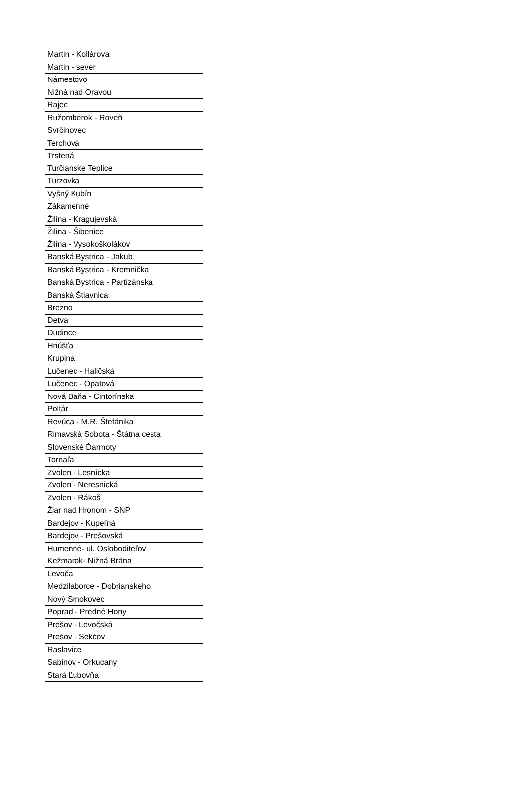| Martin - Kollárova |
| Martin - sever |
| Námestovo |
| Nižná nad Oravou |
| Rajec |
| Ružomberok - Roveň |
| Svrčinovec |
| Terchová |
| Trstená |
| Turčianske Teplice |
| Turzovka |
| Vyšný Kubín |
| Zákamenné |
| Žilina - Kragujevská |
| Žilina - Šibenice |
| Žilina - Vysokoškolákov |
| Banská Bystrica - Jakub |
| Banská Bystrica - Kremnička |
| Banská Bystrica - Partizánska |
| Banská Štiavnica |
| Brezno |
| Detva |
| Dudince |
| Hnúšťa |
| Krupina |
| Lučenec - Haličská |
| Lučenec - Opatová |
| Nová Baňa - Cintorínska |
| Poltár |
| Revúca - M.R. Štefánika |
| Rimavská Sobota - Štátna cesta |
| Slovenské Ďarmoty |
| Tornaľa |
| Zvolen - Lesnícka |
| Zvolen - Neresnická |
| Zvolen - Rákoš |
| Žiar nad Hronom - SNP |
| Bardejov - Kupeľná |
| Bardejov - Prešovská |
| Humenné- ul. Osloboditeľov |
| Kežmarok- Nižná Brána |
| Levoča |
| Medzilaborce - Dobrianskeho |
| Nový Smokovec |
| Poprad - Predné Hony |
| Prešov - Levočská |
| Prešov - Sekčov |
| Raslavice |
| Sabinov - Orkucany |
| Stará Ľubovňa |